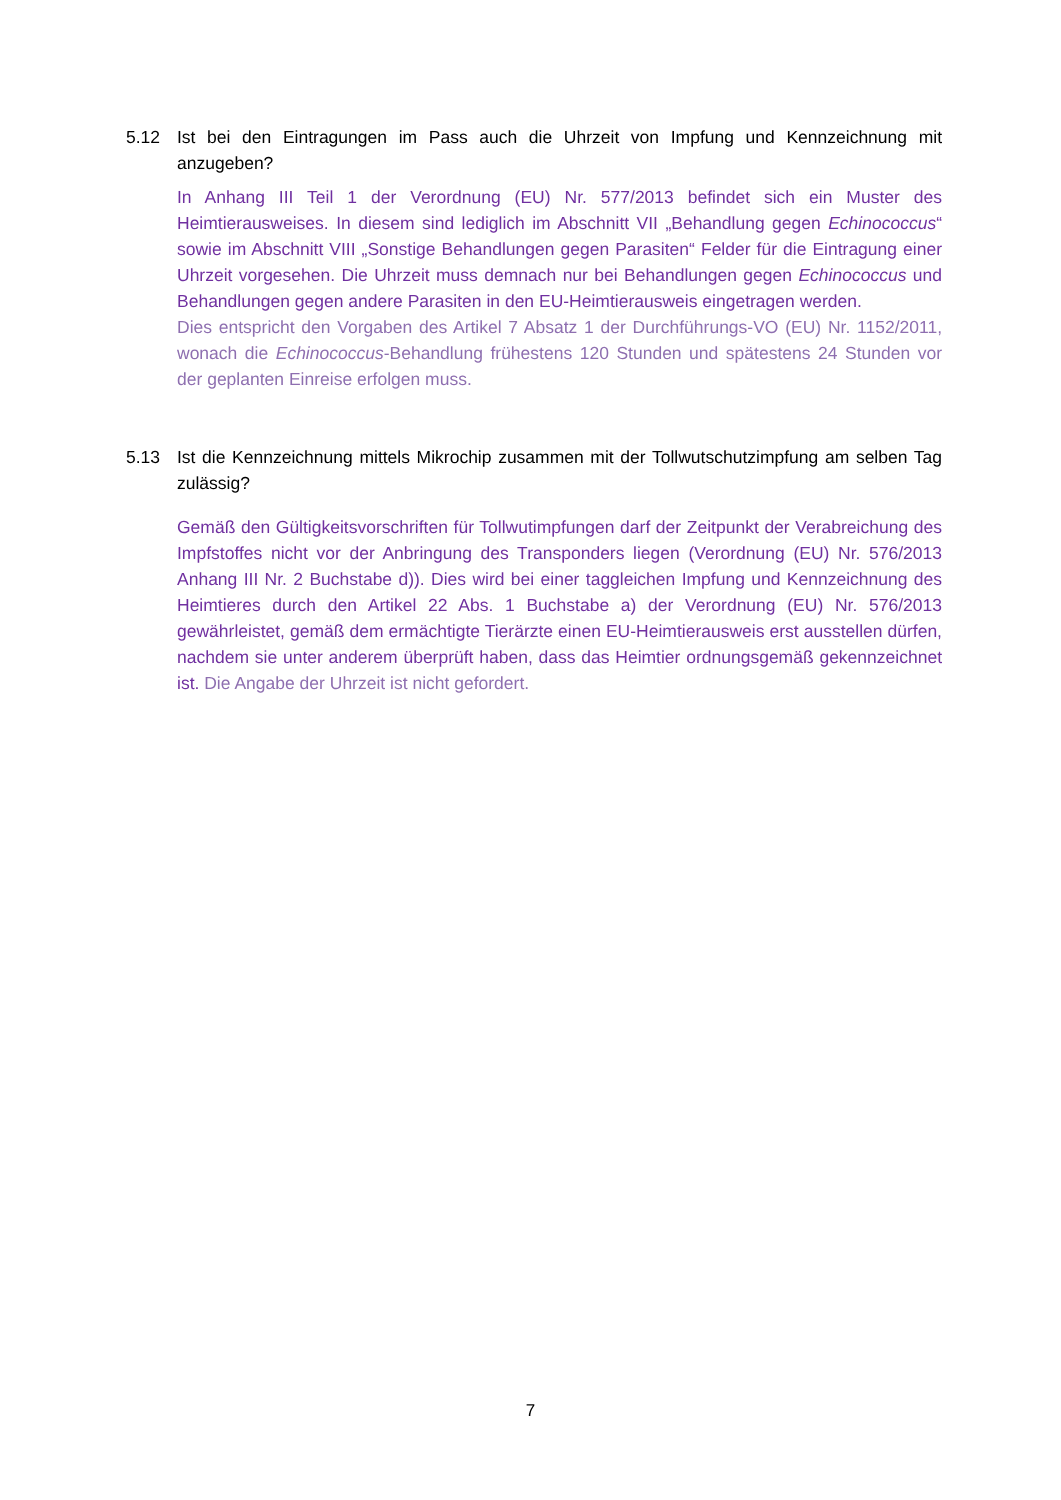5.12 Ist bei den Eintragungen im Pass auch die Uhrzeit von Impfung und Kennzeichnung mit anzugeben?
In Anhang III Teil 1 der Verordnung (EU) Nr. 577/2013 befindet sich ein Muster des Heimtierausweises. In diesem sind lediglich im Abschnitt VII „Behandlung gegen Echinococcus“ sowie im Abschnitt VIII „Sonstige Behandlungen gegen Parasiten“ Felder für die Eintragung einer Uhrzeit vorgesehen. Die Uhrzeit muss demnach nur bei Behandlungen gegen Echinococcus und Behandlungen gegen andere Parasiten in den EU-Heimtierausweis eingetragen werden.
Dies entspricht den Vorgaben des Artikel 7 Absatz 1 der Durchführungs-VO (EU) Nr. 1152/2011, wonach die Echinococcus-Behandlung frühestens 120 Stunden und spätestens 24 Stunden vor der geplanten Einreise erfolgen muss.
5.13 Ist die Kennzeichnung mittels Mikrochip zusammen mit der Tollwutschutzimpfung am selben Tag zulässig?
Gemäß den Gültigkeitsvorschriften für Tollwutimpfungen darf der Zeitpunkt der Verabreichung des Impfstoffes nicht vor der Anbringung des Transponders liegen (Verordnung (EU) Nr. 576/2013 Anhang III Nr. 2 Buchstabe d)). Dies wird bei einer taggleichen Impfung und Kennzeichnung des Heimtieres durch den Artikel 22 Abs. 1 Buchstabe a) der Verordnung (EU) Nr. 576/2013 gewährleistet, gemäß dem ermächtigte Tierärzte einen EU-Heimtierausweis erst ausstellen dürfen, nachdem sie unter anderem überprüft haben, dass das Heimtier ordnungsgemäß gekennzeichnet ist. Die Angabe der Uhrzeit ist nicht gefordert.
7